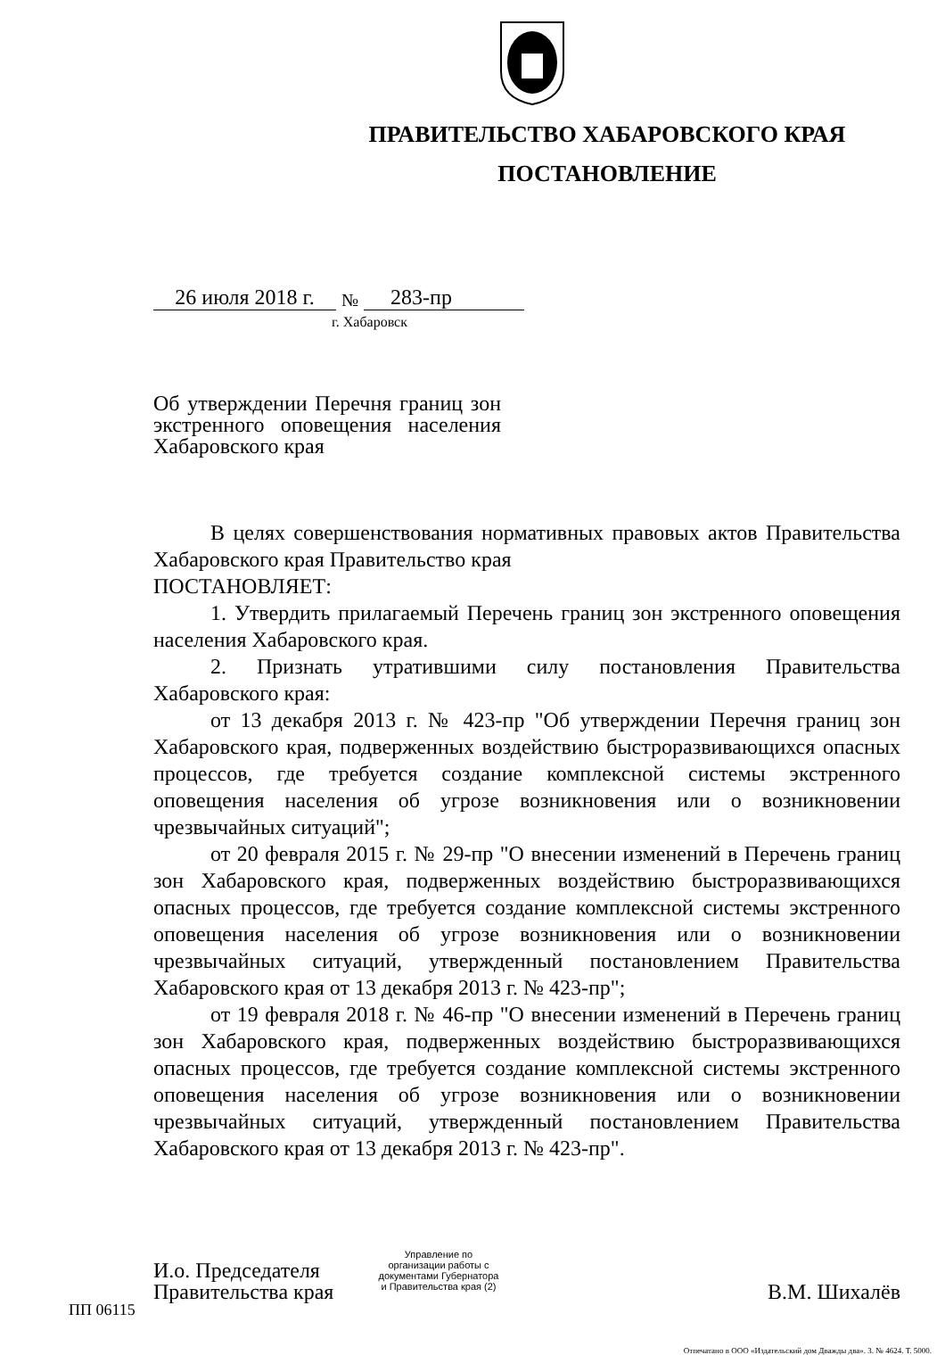ПРАВИТЕЛЬСТВО ХАБАРОВСКОГО КРАЯ
ПОСТАНОВЛЕНИЕ
26 июля 2018 г. № 283-пр
г. Хабаровск
Об утверждении Перечня границ зон экстренного оповещения населения Хабаровского края
В целях совершенствования нормативных правовых актов Правительства Хабаровского края Правительство края
ПОСТАНОВЛЯЕТ:
1. Утвердить прилагаемый Перечень границ зон экстренного оповещения населения Хабаровского края.
2. Признать утратившими силу постановления Правительства Хабаровского края:
от 13 декабря 2013 г. № 423-пр "Об утверждении Перечня границ зон Хабаровского края, подверженных воздействию быстроразвивающихся опасных процессов, где требуется создание комплексной системы экстренного оповещения населения об угрозе возникновения или о возникновении чрезвычайных ситуаций";
от 20 февраля 2015 г. № 29-пр "О внесении изменений в Перечень границ зон Хабаровского края, подверженных воздействию быстроразвивающихся опасных процессов, где требуется создание комплексной системы экстренного оповещения населения об угрозе возникновения или о возникновении чрезвычайных ситуаций, утвержденный постановлением Правительства Хабаровского края от 13 декабря 2013 г. № 423-пр";
от 19 февраля 2018 г. № 46-пр "О внесении изменений в Перечень границ зон Хабаровского края, подверженных воздействию быстроразвивающихся опасных процессов, где требуется создание комплексной системы экстренного оповещения населения об угрозе возникновения или о возникновении чрезвычайных ситуаций, утвержденный постановлением Правительства Хабаровского края от 13 декабря 2013 г. № 423-пр".
И.о. Председателя
Правительства края
В.М. Шихалёв
Управление по организации работы с документами Губернатора и Правительства края (2)
ПП 06115
Отпечатано в ООО «Издательский дом Дважды два». З. № 4624. Т. 5000.